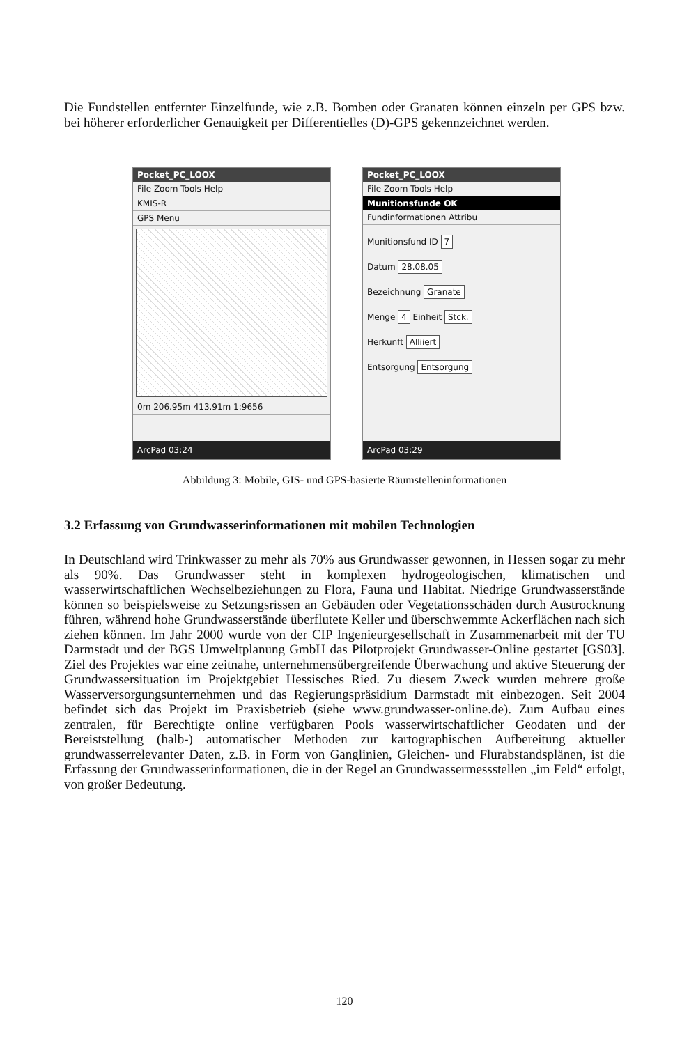Die Fundstellen entfernter Einzelfunde, wie z.B. Bomben oder Granaten können einzeln per GPS bzw. bei höherer erforderlicher Genauigkeit per Differentielles (D)-GPS gekennzeichnet werden.
Pocket_PC_LOOX
File Zoom Tools Help
KMIS-R
GPS Menü
0m 206.95m 413.91m 1:9656
ArcPad 03:24
Pocket_PC_LOOX
File Zoom Tools Help
Munitionsfunde OK
Fundinformationen Attribu
Munitionsfund ID 7
Datum 28.08.05
Bezeichnung Granate
Menge 4 Einheit Stck.
Herkunft Alliiert
Entsorgung Entsorgung
ArcPad 03:29
Abbildung 3: Mobile, GIS- und GPS-basierte Räumstelleninformationen
3.2 Erfassung von Grundwasserinformationen mit mobilen Technologien
In Deutschland wird Trinkwasser zu mehr als 70% aus Grundwasser gewonnen, in Hessen sogar zu mehr als 90%. Das Grundwasser steht in komplexen hydrogeologischen, klimatischen und wasserwirtschaftlichen Wechselbeziehungen zu Flora, Fauna und Habitat. Niedrige Grundwasserstände können so beispielsweise zu Setzungsrissen an Gebäuden oder Vegetationsschäden durch Austrocknung führen, während hohe Grundwasserstände überflutete Keller und überschwemmte Ackerflächen nach sich ziehen können. Im Jahr 2000 wurde von der CIP Ingenieurgesellschaft in Zusammenarbeit mit der TU Darmstadt und der BGS Umweltplanung GmbH das Pilotprojekt Grundwasser-Online gestartet [GS03]. Ziel des Projektes war eine zeitnahe, unternehmensübergreifende Überwachung und aktive Steuerung der Grundwassersituation im Projektgebiet Hessisches Ried. Zu diesem Zweck wurden mehrere große Wasserversorgungsunternehmen und das Regierungspräsidium Darmstadt mit einbezogen. Seit 2004 befindet sich das Projekt im Praxisbetrieb (siehe www.grundwasser-online.de). Zum Aufbau eines zentralen, für Berechtigte online verfügbaren Pools wasserwirtschaftlicher Geodaten und der Bereiststellung (halb-) automatischer Methoden zur kartographischen Aufbereitung aktueller grundwasserrelevanter Daten, z.B. in Form von Ganglinien, Gleichen- und Flurabstandsplänen, ist die Erfassung der Grundwasserinformationen, die in der Regel an Grundwassermessstellen „im Feld“ erfolgt, von großer Bedeutung.
120